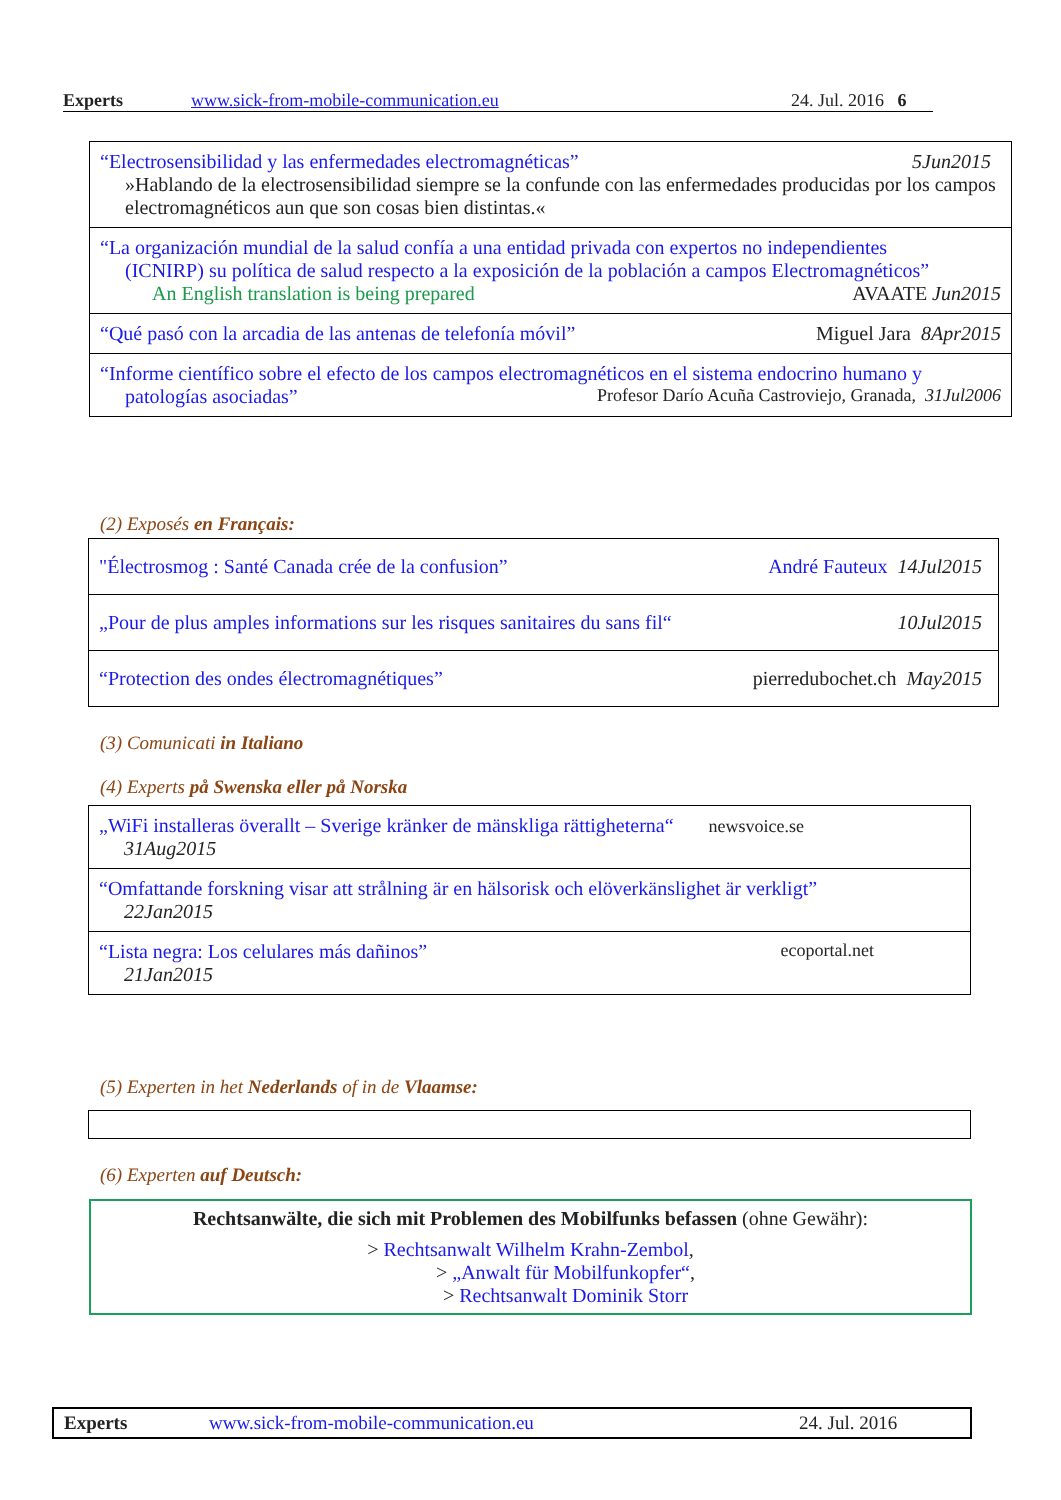Experts www.sick-from-mobile-communication.eu 24. Jul. 2016 6
“Electrosensibilidad y las enfermedades electromagnéticas” 5Jun2015
»Hablando de la electrosensibilidad siempre se la confunde con las enfermedades producidas por los campos electromagnéticos aun que son cosas bien distintas.«
“La organización mundial de la salud confía a una entidad privada con expertos no independientes
(ICNIRP) su política de salud respecto a la exposición de la población a campos Electromagnéticos”
An English translation is being prepared AVAATE Jun2015
“Qué pasó con la arcadia de las antenas de telefonía móvil” Miguel Jara 8Apr2015
“Informe científico sobre el efecto de los campos electromagnéticos en el sistema endocrino humano y
patologías asociadas” Profesor Darío Acuña Castroviejo, Granada, 31Jul2006
(2) Exposés en Français:
"Électrosmog : Santé Canada crée de la confusion” André Fauteux 14Jul2015
„Pour de plus amples informations sur les risques sanitaires du sans fil“10Jul2015
“Protection des ondes électromagnétiques” pierredubochet.ch May2015
(3) Comunicati in Italiano
(4) Experts på Swenska eller på Norska
„WiFi installeras överallt – Sverige kränker de mänskliga rättigheterna“ newsvoice.se
31Aug2015
“Omfattande forskning visar att strålning är en hälsorisk och elöverkänslighet är verkligt”
22Jan2015
“Lista negra: Los celulares más dañinos” ecoportal.net
21Jan2015
(5) Experten in het Nederlands of in de Vlaamse:
(6) Experten auf Deutsch:
Rechtsanwälte, die sich mit Problemen des Mobilfunks befassen (ohne Gewähr):
> Rechtsanwalt Wilhelm Krahn-Zembol,
> „Anwalt für Mobilfunkopfer“,
> Rechtsanwalt Dominik Storr
Experts www.sick-from-mobile-communication.eu 24. Jul. 2016